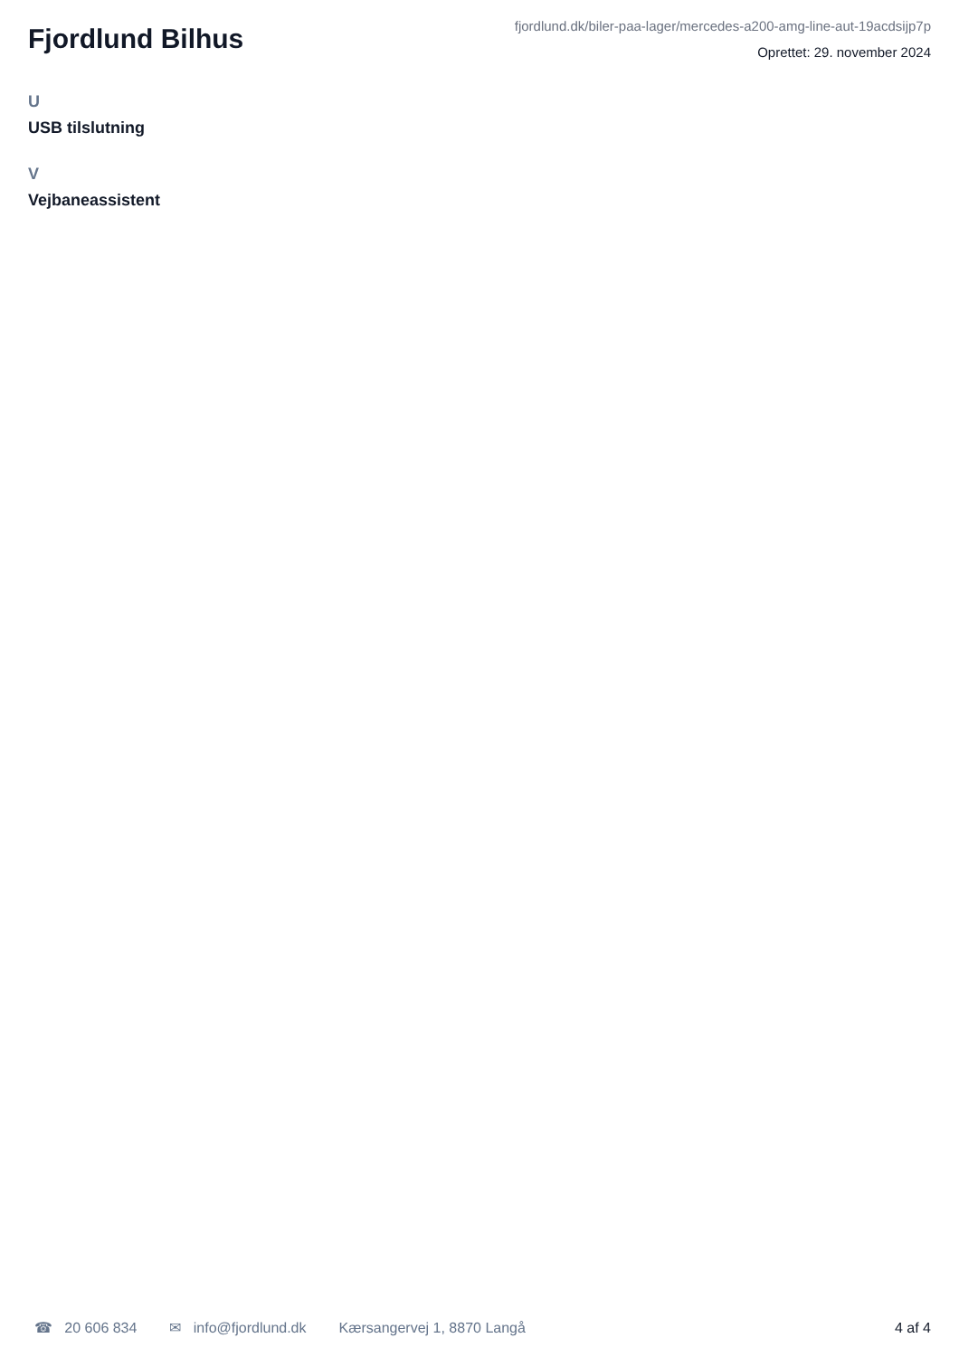Fjordlund Bilhus
fjordlund.dk/biler-paa-lager/mercedes-a200-amg-line-aut-19acdsijp7p
Oprettet: 29. november 2024
U
USB tilslutning
V
Vejbaneassistent
☎ 20 606 834 ✉ info@fjordlund.dk Kærsangervej 1, 8870 Langå 4 af 4